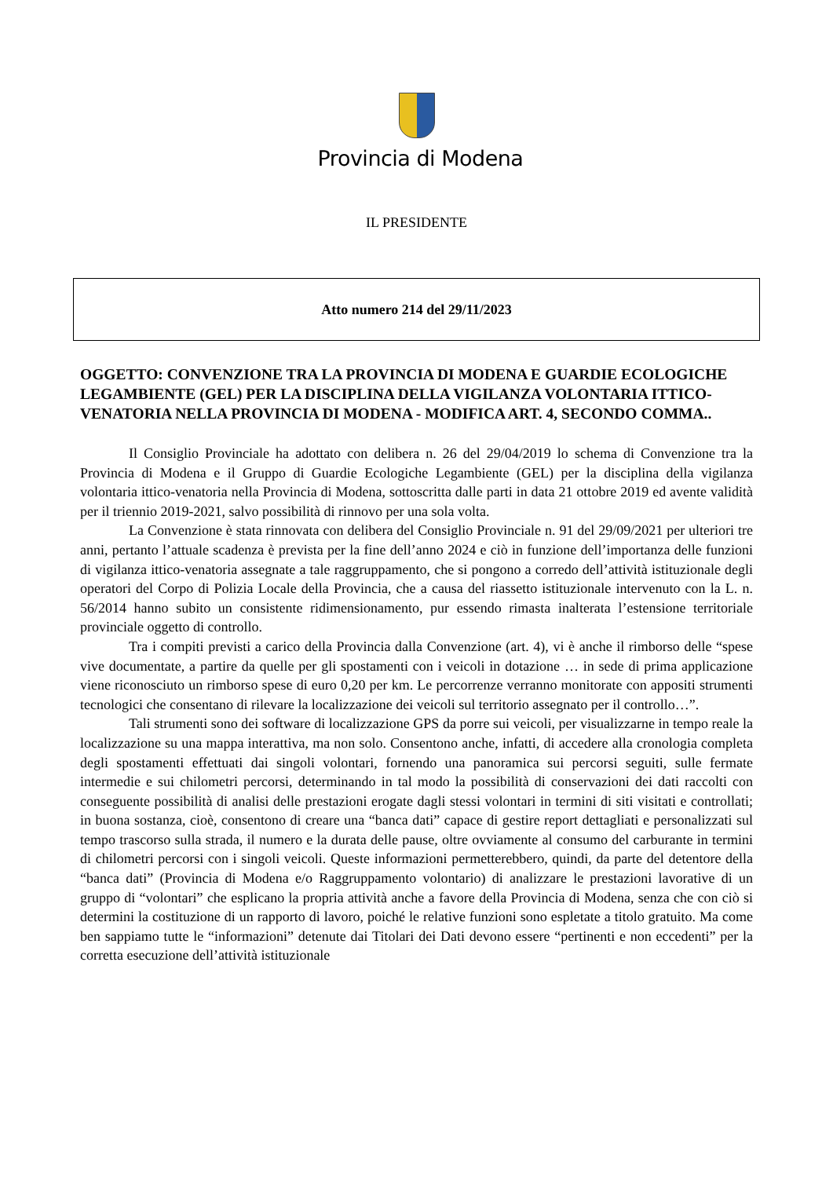Provincia di Modena
IL PRESIDENTE
Atto numero 214 del 29/11/2023
OGGETTO: CONVENZIONE TRA LA PROVINCIA DI MODENA E GUARDIE ECOLOGICHE LEGAMBIENTE (GEL) PER LA DISCIPLINA DELLA VIGILANZA VOLONTARIA ITTICO-VENATORIA NELLA PROVINCIA DI MODENA - MODIFICA ART. 4, SECONDO COMMA..
Il Consiglio Provinciale ha adottato con delibera n. 26 del 29/04/2019 lo schema di Convenzione tra la Provincia di Modena e il Gruppo di Guardie Ecologiche Legambiente (GEL) per la disciplina della vigilanza volontaria ittico-venatoria nella Provincia di Modena, sottoscritta dalle parti in data 21 ottobre 2019 ed avente validità per il triennio 2019-2021, salvo possibilità di rinnovo per una sola volta.
La Convenzione è stata rinnovata con delibera del Consiglio Provinciale n. 91 del 29/09/2021 per ulteriori tre anni, pertanto l’attuale scadenza è prevista per la fine dell’anno 2024 e ciò in funzione dell’importanza delle funzioni di vigilanza ittico-venatoria assegnate a tale raggruppamento, che si pongono a corredo dell’attività istituzionale degli operatori del Corpo di Polizia Locale della Provincia, che a causa del riassetto istituzionale intervenuto con la L. n. 56/2014 hanno subito un consistente ridimensionamento, pur essendo rimasta inalterata l’estensione territoriale provinciale oggetto di controllo.
Tra i compiti previsti a carico della Provincia dalla Convenzione (art. 4), vi è anche il rimborso delle “spese vive documentate, a partire da quelle per gli spostamenti con i veicoli in dotazione … in sede di prima applicazione viene riconosciuto un rimborso spese di euro 0,20 per km. Le percorrenze verranno monitorate con appositi strumenti tecnologici che consentano di rilevare la localizzazione dei veicoli sul territorio assegnato per il controllo…”.
Tali strumenti sono dei software di localizzazione GPS da porre sui veicoli, per visualizzarne in tempo reale la localizzazione su una mappa interattiva, ma non solo. Consentono anche, infatti, di accedere alla cronologia completa degli spostamenti effettuati dai singoli volontari, fornendo una panoramica sui percorsi seguiti, sulle fermate intermedie e sui chilometri percorsi, determinando in tal modo la possibilità di conservazioni dei dati raccolti con conseguente possibilità di analisi delle prestazioni erogate dagli stessi volontari in termini di siti visitati e controllati; in buona sostanza, cioè, consentono di creare una “banca dati” capace di gestire report dettagliati e personalizzati sul tempo trascorso sulla strada, il numero e la durata delle pause, oltre ovviamente al consumo del carburante in termini di chilometri percorsi con i singoli veicoli. Queste informazioni permetterebbero, quindi, da parte del detentore della “banca dati” (Provincia di Modena e/o Raggruppamento volontario) di analizzare le prestazioni lavorative di un gruppo di “volontari” che esplicano la propria attività anche a favore della Provincia di Modena, senza che con ciò si determini la costituzione di un rapporto di lavoro, poiché le relative funzioni sono espletate a titolo gratuito. Ma come ben sappiamo tutte le “informazioni” detenute dai Titolari dei Dati devono essere “pertinenti e non eccedenti” per la corretta esecuzione dell’attività istituzionale